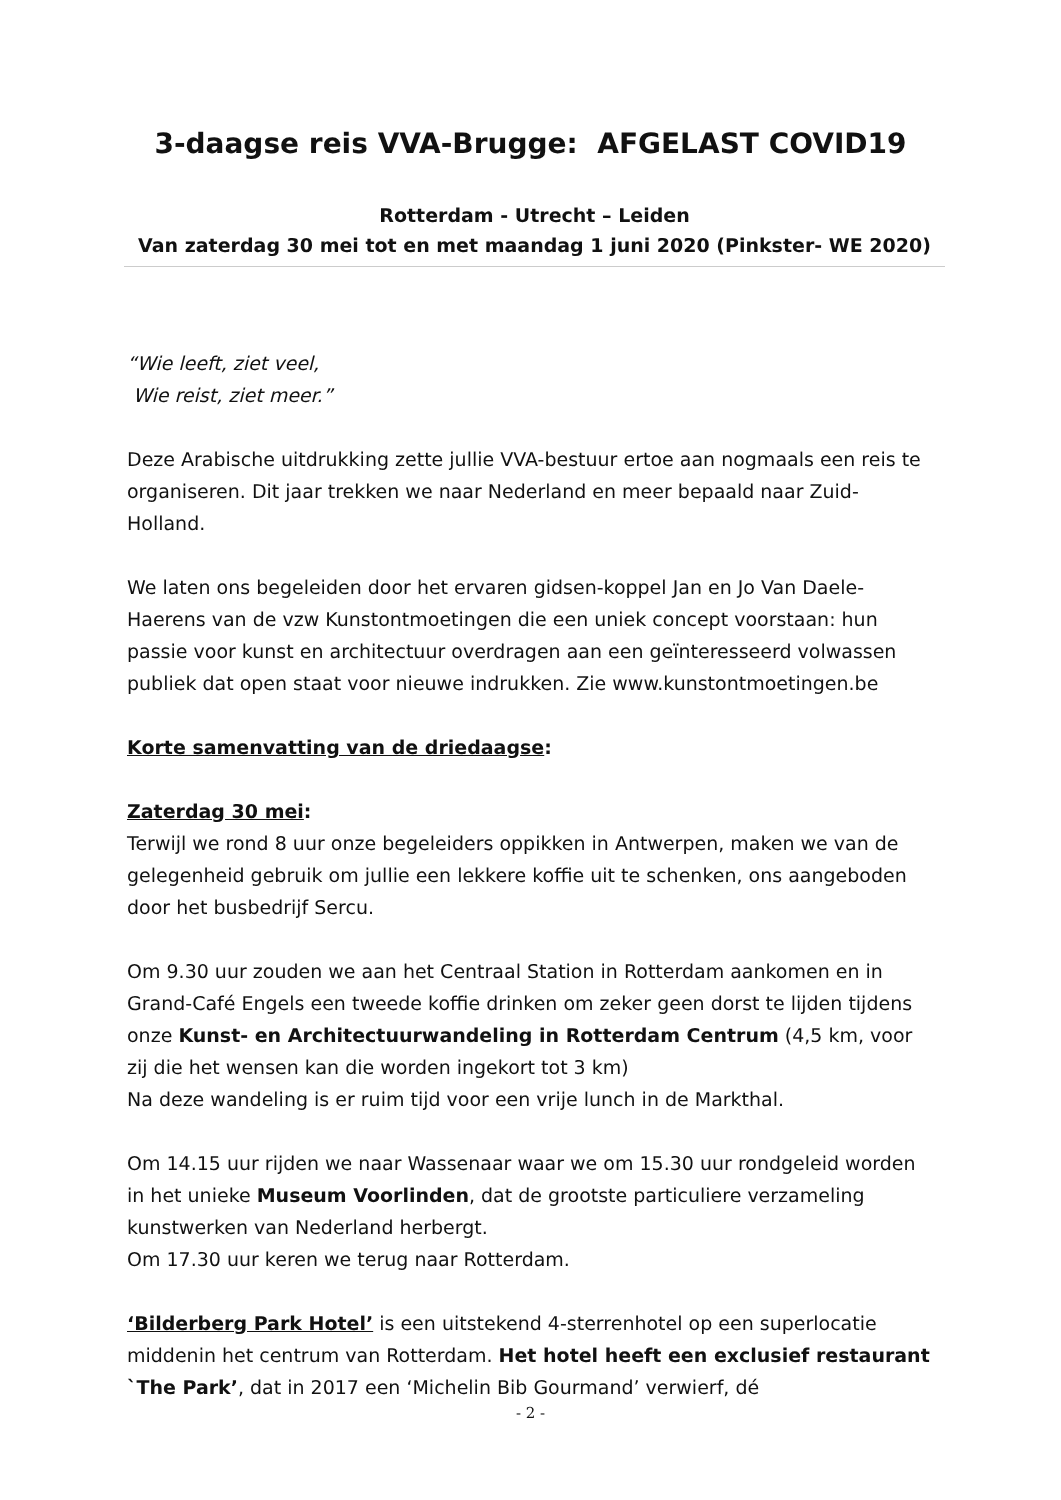3-daagse reis VVA-Brugge: AFGELAST COVID19
Rotterdam - Utrecht – Leiden
Van zaterdag 30 mei tot en met maandag 1 juni 2020 (Pinkster- WE 2020)
“Wie leeft, ziet veel,
Wie reist, ziet meer.”
Deze Arabische uitdrukking zette jullie VVA-bestuur ertoe aan nogmaals een reis te organiseren. Dit jaar trekken we naar Nederland en meer bepaald naar Zuid-Holland.
We laten ons begeleiden door het ervaren gidsen-koppel Jan en Jo Van Daele-Haerens van de vzw Kunstontmoetingen die een uniek concept voorstaan: hun passie voor kunst en architectuur overdragen aan een geïnteresseerd volwassen publiek dat open staat voor nieuwe indrukken. Zie www.kunstontmoetingen.be
Korte samenvatting van de driedaagse:
Zaterdag 30 mei:
Terwijl we rond 8 uur onze begeleiders oppikken in Antwerpen, maken we van de gelegenheid gebruik om jullie een lekkere koffie uit te schenken, ons aangeboden door het busbedrijf Sercu.
Om 9.30 uur zouden we aan het Centraal Station in Rotterdam aankomen en in Grand-Café Engels een tweede koffie drinken om zeker geen dorst te lijden tijdens onze Kunst- en Architectuurwandeling in Rotterdam Centrum (4,5 km, voor zij die het wensen kan die worden ingekort tot 3 km)
Na deze wandeling is er ruim tijd voor een vrije lunch in de Markthal.
Om 14.15 uur rijden we naar Wassenaar waar we om 15.30 uur rondgeleid worden in het unieke Museum Voorlinden, dat de grootste particuliere verzameling kunstwerken van Nederland herbergt.
Om 17.30 uur keren we terug naar Rotterdam.
‘Bilderberg Park Hotel’ is een uitstekend 4-sterrenhotel op een superlocatie middenin het centrum van Rotterdam. Het hotel heeft een exclusief restaurant `The Park’, dat in 2017 een ‘Michelin Bib Gourmand’ verwierf, dé
- 2 -